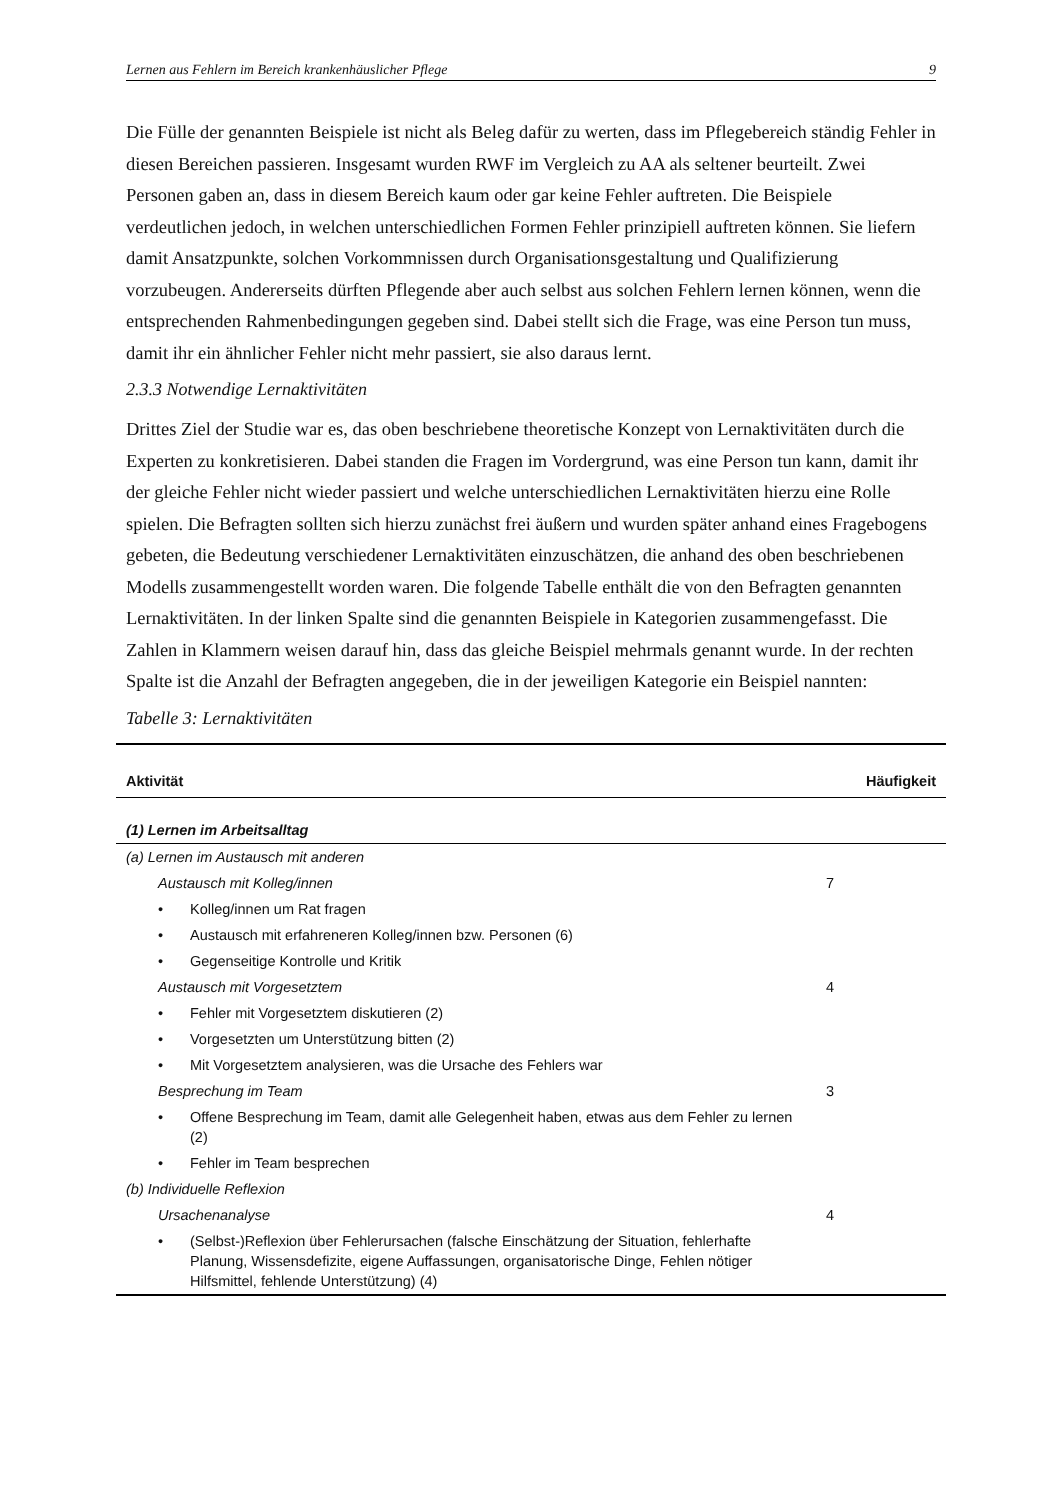Lernen aus Fehlern im Bereich krankenhäuslicher Pflege 9
Die Fülle der genannten Beispiele ist nicht als Beleg dafür zu werten, dass im Pflegebereich ständig Fehler in diesen Bereichen passieren. Insgesamt wurden RWF im Vergleich zu AA als seltener beurteilt. Zwei Personen gaben an, dass in diesem Bereich kaum oder gar keine Fehler auftreten. Die Beispiele verdeutlichen jedoch, in welchen unterschiedlichen Formen Fehler prinzipiell auftreten können. Sie liefern damit Ansatzpunkte, solchen Vorkommnissen durch Organisationsgestaltung und Qualifizierung vorzubeugen. Andererseits dürften Pflegende aber auch selbst aus solchen Fehlern lernen können, wenn die entsprechenden Rahmenbedingungen gegeben sind. Dabei stellt sich die Frage, was eine Person tun muss, damit ihr ein ähnlicher Fehler nicht mehr passiert, sie also daraus lernt.
2.3.3 Notwendige Lernaktivitäten
Drittes Ziel der Studie war es, das oben beschriebene theoretische Konzept von Lernaktivitäten durch die Experten zu konkretisieren. Dabei standen die Fragen im Vordergrund, was eine Person tun kann, damit ihr der gleiche Fehler nicht wieder passiert und welche unterschiedlichen Lernaktivitäten hierzu eine Rolle spielen. Die Befragten sollten sich hierzu zunächst frei äußern und wurden später anhand eines Fragebogens gebeten, die Bedeutung verschiedener Lernaktivitäten einzuschätzen, die anhand des oben beschriebenen Modells zusammengestellt worden waren. Die folgende Tabelle enthält die von den Befragten genannten Lernaktivitäten. In der linken Spalte sind die genannten Beispiele in Kategorien zusammengefasst. Die Zahlen in Klammern weisen darauf hin, dass das gleiche Beispiel mehrmals genannt wurde. In der rechten Spalte ist die Anzahl der Befragten angegeben, die in der jeweiligen Kategorie ein Beispiel nannten:
Tabelle 3: Lernaktivitäten
| Aktivität | Häufigkeit |
| --- | --- |
| (1) Lernen im Arbeitsalltag | |
| (a) Lernen im Austausch mit anderen | |
| Austausch mit Kolleg/innen | 7 |
| • Kolleg/innen um Rat fragen | |
| • Austausch mit erfahreneren Kolleg/innen bzw. Personen (6) | |
| • Gegenseitige Kontrolle und Kritik | |
| Austausch mit Vorgesetztem | 4 |
| • Fehler mit Vorgesetztem diskutieren (2) | |
| • Vorgesetzten um Unterstützung bitten (2) | |
| • Mit Vorgesetztem analysieren, was die Ursache des Fehlers war | |
| Besprechung im Team | 3 |
| • Offene Besprechung im Team, damit alle Gelegenheit haben, etwas aus dem Fehler zu lernen (2) | |
| • Fehler im Team besprechen | |
| (b) Individuelle Reflexion | |
| Ursachenanalyse | 4 |
| • (Selbst-)Reflexion über Fehlerursachen (falsche Einschätzung der Situation, fehlerhafte Planung, Wissensdefizite, eigene Auffassungen, organisatorische Dinge, Fehlen nötiger Hilfsmittel, fehlende Unterstützung) (4) | |